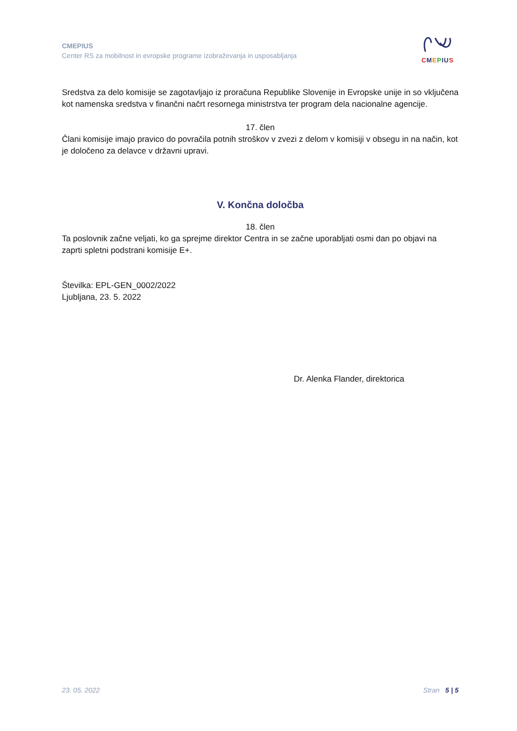CMEPIUS
Center RS za mobilnost in evropske programe izobraževanja in usposabljanja
CMEPIU S
Sredstva za delo komisije se zagotavljajo iz proračuna Republike Slovenije in Evropske unije in so vključena kot namenska sredstva v finančni načrt resornega ministrstva ter program dela nacionalne agencije.
17. člen
Člani komisije imajo pravico do povračila potnih stroškov v zvezi z delom v komisiji v obsegu in na način, kot je določeno za delavce v državni upravi.
V. Končna določba
18. člen
Ta poslovnik začne veljati, ko ga sprejme direktor Centra in se začne uporabljati osmi dan po objavi na zaprti spletni podstrani komisije E+.
Številka: EPL-GEN_0002/2022
Ljubljana, 23. 5. 2022
Dr. Alenka Flander, direktorica
23. 05. 2022 Stran 5 | 5